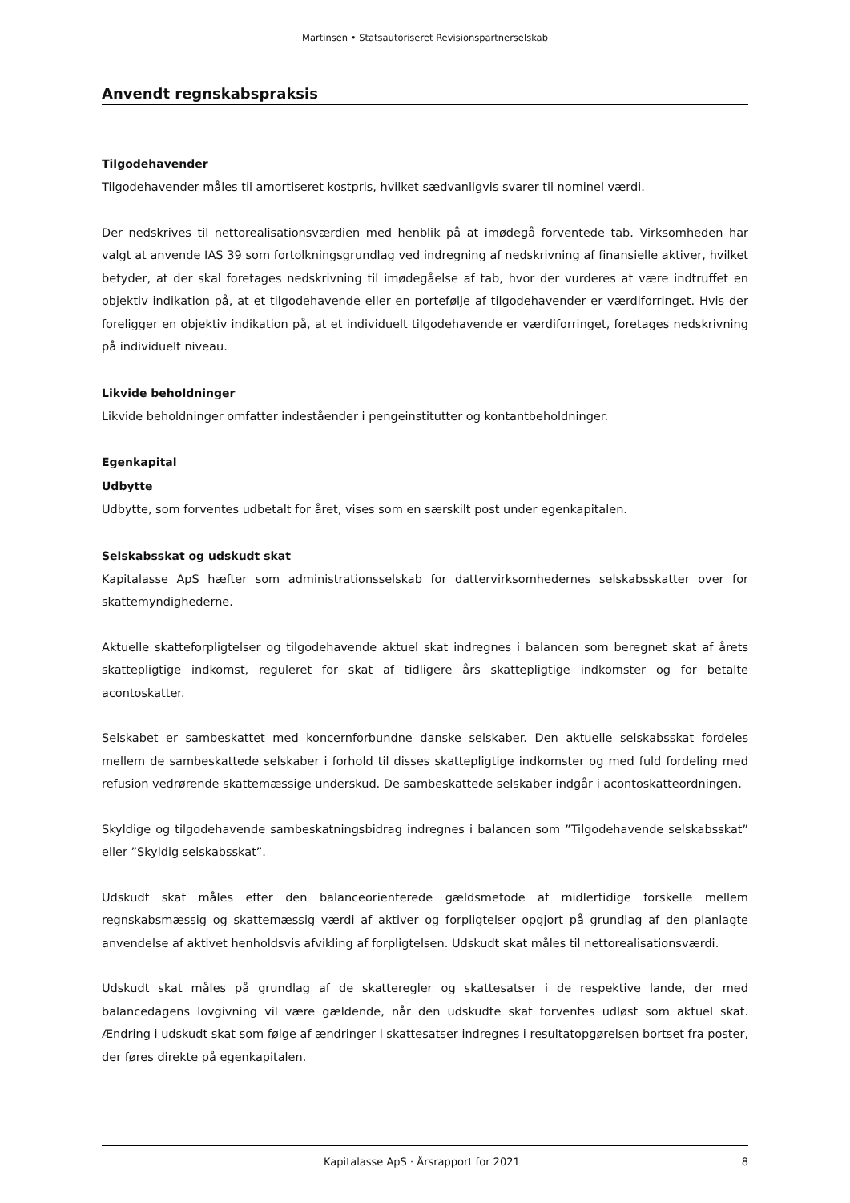Martinsen • Statsautoriseret Revisionspartnerselskab
Anvendt regnskabspraksis
Tilgodehavender
Tilgodehavender måles til amortiseret kostpris, hvilket sædvanligvis svarer til nominel værdi.
Der nedskrives til nettorealisationsværdien med henblik på at imødegå forventede tab. Virksomheden har valgt at anvende IAS 39 som fortolkningsgrundlag ved indregning af nedskrivning af finansielle aktiver, hvilket betyder, at der skal foretages nedskrivning til imødegåelse af tab, hvor der vurderes at være indtruffet en objektiv indikation på, at et tilgodehavende eller en portefølje af tilgodehavender er værdiforringet. Hvis der foreligger en objektiv indikation på, at et individuelt tilgodehavende er værdiforringet, foretages nedskrivning på individuelt niveau.
Likvide beholdninger
Likvide beholdninger omfatter indeståender i pengeinstitutter og kontantbeholdninger.
Egenkapital
Udbytte
Udbytte, som forventes udbetalt for året, vises som en særskilt post under egenkapitalen.
Selskabsskat og udskudt skat
Kapitalasse ApS hæfter som administrationsselskab for dattervirksomhedernes selskabsskatter over for skattemyndighederne.
Aktuelle skatteforpligtelser og tilgodehavende aktuel skat indregnes i balancen som beregnet skat af årets skattepligtige indkomst, reguleret for skat af tidligere års skattepligtige indkomster og for betalte acontoskatter.
Selskabet er sambeskattet med koncernforbundne danske selskaber. Den aktuelle selskabsskat fordeles mellem de sambeskattede selskaber i forhold til disses skattepligtige indkomster og med fuld fordeling med refusion vedrørende skattemæssige underskud. De sambeskattede selskaber indgår i acontoskatteordningen.
Skyldige og tilgodehavende sambeskatningsbidrag indregnes i balancen som ”Tilgodehavende selskabsskat” eller ”Skyldig selskabsskat”.
Udskudt skat måles efter den balanceorienterede gældsmetode af midlertidige forskelle mellem regnskabsmæssig og skattemæssig værdi af aktiver og forpligtelser opgjort på grundlag af den planlagte anvendelse af aktivet henholdsvis afvikling af forpligtelsen. Udskudt skat måles til nettorealisationsværdi.
Udskudt skat måles på grundlag af de skatteregler og skattesatser i de respektive lande, der med balancedagens lovgivning vil være gældende, når den udskudte skat forventes udløst som aktuel skat. Ændring i udskudt skat som følge af ændringer i skattesatser indregnes i resultatopgørelsen bortset fra poster, der føres direkte på egenkapitalen.
Kapitalasse ApS · Årsrapport for 2021 8